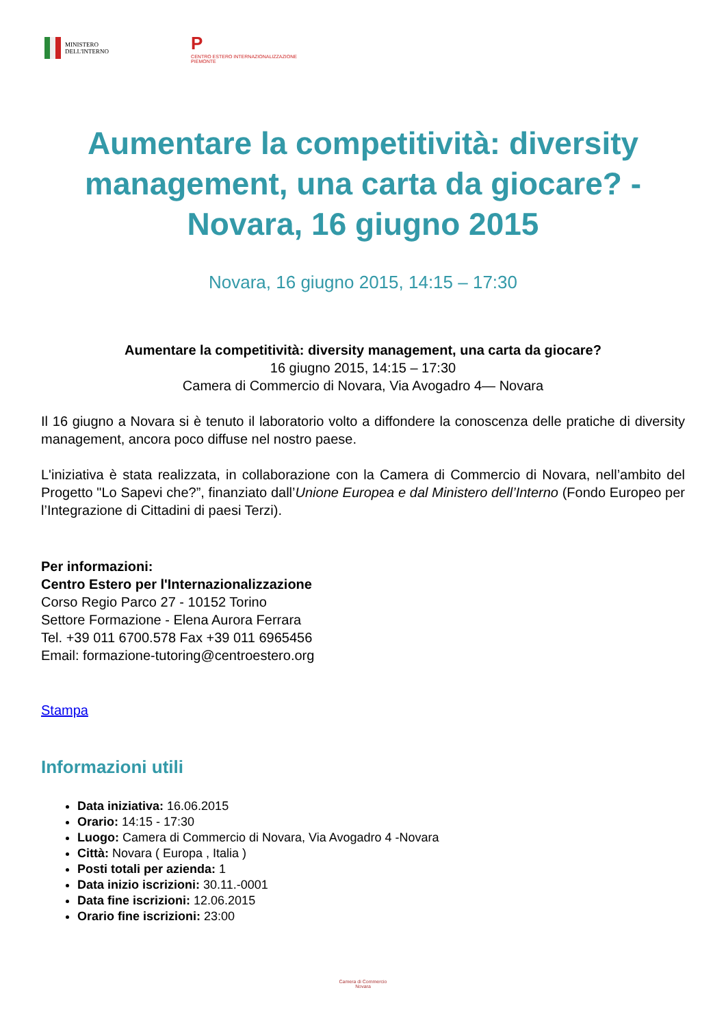MINISTERO
DELL'INTERNO
P
CENTRO ESTERO INTERNAZIONALIZZAZIONE
PIEMONTE
Aumentare la competitività: diversity management, una carta da giocare? - Novara, 16 giugno 2015
Novara, 16 giugno 2015, 14:15 – 17:30
Aumentare la competitività: diversity management, una carta da giocare?
16 giugno 2015, 14:15 – 17:30
Camera di Commercio di Novara, Via Avogadro 4— Novara
Il 16 giugno a Novara si è tenuto il laboratorio volto a diffondere la conoscenza delle pratiche di diversity management, ancora poco diffuse nel nostro paese.
L'iniziativa è stata realizzata, in collaborazione con la Camera di Commercio di Novara, nell’ambito del Progetto "Lo Sapevi che?”, finanziato dall’Unione Europea e dal Ministero dell’Interno (Fondo Europeo per l’Integrazione di Cittadini di paesi Terzi).
Per informazioni:
Centro Estero per l'Internazionalizzazione
Corso Regio Parco 27 - 10152 Torino
Settore Formazione - Elena Aurora Ferrara
Tel. +39 011 6700.578 Fax +39 011 6965456
Email: formazione-tutoring@centroestero.org
Stampa
Informazioni utili
Data iniziativa: 16.06.2015
Orario: 14:15 - 17:30
Luogo: Camera di Commercio di Novara, Via Avogadro 4 -Novara
Città: Novara ( Europa , Italia )
Posti totali per azienda: 1
Data inizio iscrizioni: 30.11.-0001
Data fine iscrizioni: 12.06.2015
Orario fine iscrizioni: 23:00
Camera di Commercio
Novara